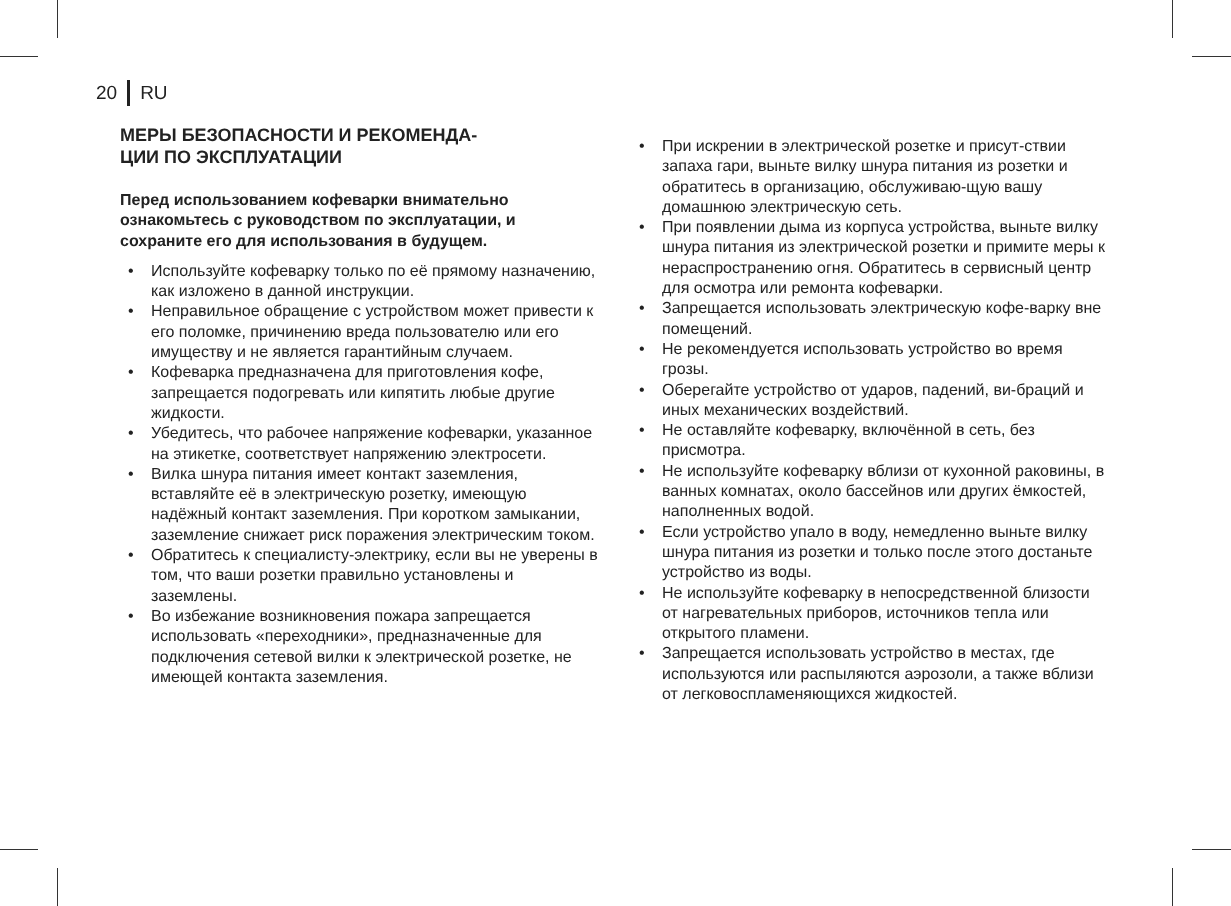20 RU
МЕРЫ БЕЗОПАСНОСТИ И РЕКОМЕНДА-
ЦИИ ПО ЭКСПЛУАТАЦИИ
Перед использованием кофеварки внимательно ознакомьтесь с руководством по эксплуатации, и сохраните его для использования в будущем.
• Используйте кофеварку только по её прямому назначению, как изложено в данной инструкции.
• Неправильное обращение с устройством может привести к его поломке, причинению вреда пользователю или его имуществу и не является гарантийным случаем.
• Кофеварка предназначена для приготовления кофе, запрещается подогревать или кипятить любые другие жидкости.
• Убедитесь, что рабочее напряжение кофеварки, указанное на этикетке, соответствует напряжению электросети.
• Вилка шнура питания имеет контакт заземления, вставляйте её в электрическую розетку, имеющую надёжный контакт заземления. При коротком замыкании, заземление снижает риск поражения электрическим током.
• Обратитесь к специалисту-электрику, если вы не уверены в том, что ваши розетки правильно установлены и заземлены.
• Во избежание возникновения пожара запрещается использовать «переходники», предназначенные для подключения сетевой вилки к электрической розетке, не имеющей контакта заземления.
• При искрении в электрической розетке и присут-ствии запаха гари, выньте вилку шнура питания из розетки и обратитесь в организацию, обслуживаю-щую вашу домашнюю электрическую сеть.
• При появлении дыма из корпуса устройства, выньте вилку шнура питания из электрической розетки и примите меры к нераспространению огня. Обратитесь в сервисный центр для осмотра или ремонта кофеварки.
• Запрещается использовать электрическую кофе-варку вне помещений.
• Не рекомендуется использовать устройство во время грозы.
• Оберегайте устройство от ударов, падений, ви-браций и иных механических воздействий.
• Не оставляйте кофеварку, включённой в сеть, без присмотра.
• Не используйте кофеварку вблизи от кухонной раковины, в ванных комнатах, около бассейнов или других ёмкостей, наполненных водой.
• Если устройство упало в воду, немедленно выньте вилку шнура питания из розетки и только после этого достаньте устройство из воды.
• Не используйте кофеварку в непосредственной близости от нагревательных приборов, источников тепла или открытого пламени.
• Запрещается использовать устройство в местах, где используются или распыляются аэрозоли, а также вблизи от легковоспламеняющихся жидкостей.